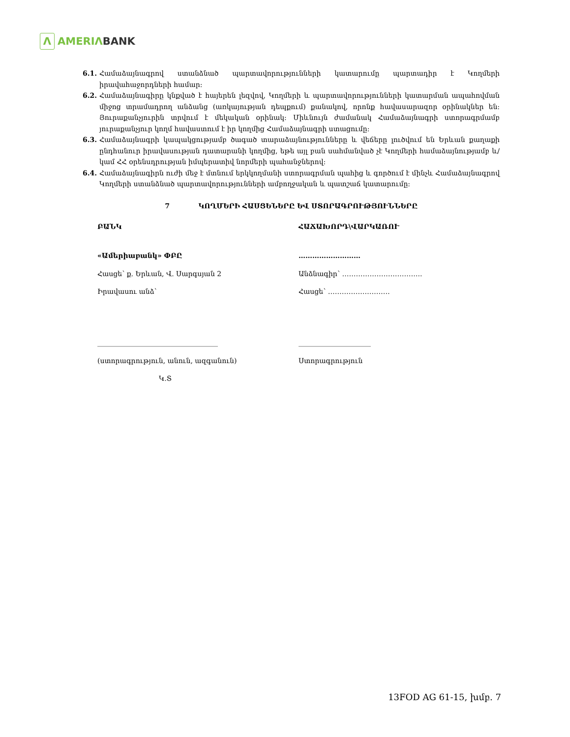Λ
AMERIΛ BANK
6.1. Համաձայնագրով ստանձնած պարտավորությունների կատարումը պարտադիր է Կողմերի իրավահաջորդների համար:
6.2. Համաձայնագիրը կնքված է հայերեն լեզվով, Կողմերի և պարտավորությունների կատարման ապահովման միջոց տրամադրող անձանց (առկայության դեպքում) քանակով, որոնք հավասարազոր օրինակներ են: Յուրաքանչյուրին տրվում է մեկական օրինակ: Միևնույն ժամանակ Համաձայնագրի ստորագրմամբ յուրաքանչյուր կողմ հավաստում է իր կողմից Համաձայնագրի ստացումը:
6.3. Համաձայնագրի կապակցությամբ ծագած տարաձայնությունները և վեճերը լուծվում են Երևան քաղաքի ընդհանուր իրավասության դատարանի կողմից, եթե այլ բան սահմանված չէ Կողմերի համաձայնությամբ և/կամ ՀՀ օրենսդրության իմպերատիվ նորմերի պահանջներով:
6.4. Համաձայնագիրն ուժի մեջ է մտնում երկկողմանի ստորագրման պահից և գործում է մինչև Համաձայնագրով Կողմերի ստանձնած պարտավորությունների ամբողջական և պատշաճ կատարումը:
7 ԿՈՂՄԵՐԻ ՀԱՍՑԵՆԵՐԸ ԵՎ ՍՏՈՐԱԳՐՈՒԹՅՈՒՆՆԵՐԸ
ԲԱՆԿ
«Ամերիաբանկ» ՓԲԸ
Հասցե՝ ք. Երևան, Վ. Սարգսյան 2
Իրավասու անձ՝
___________________________________
(ստորագրություն, անուն, ազգանուն)
Կ.Տ
ՀԱՃԱԽՈՐԴ\ՎԱՐԿԱՌՈՒ
………………………
Անձնագիր՝ ……………………………..
Հասցե՝ ………………………
_____________________
Ստորագրություն
13FOD AG 61-15, խմբ. 7